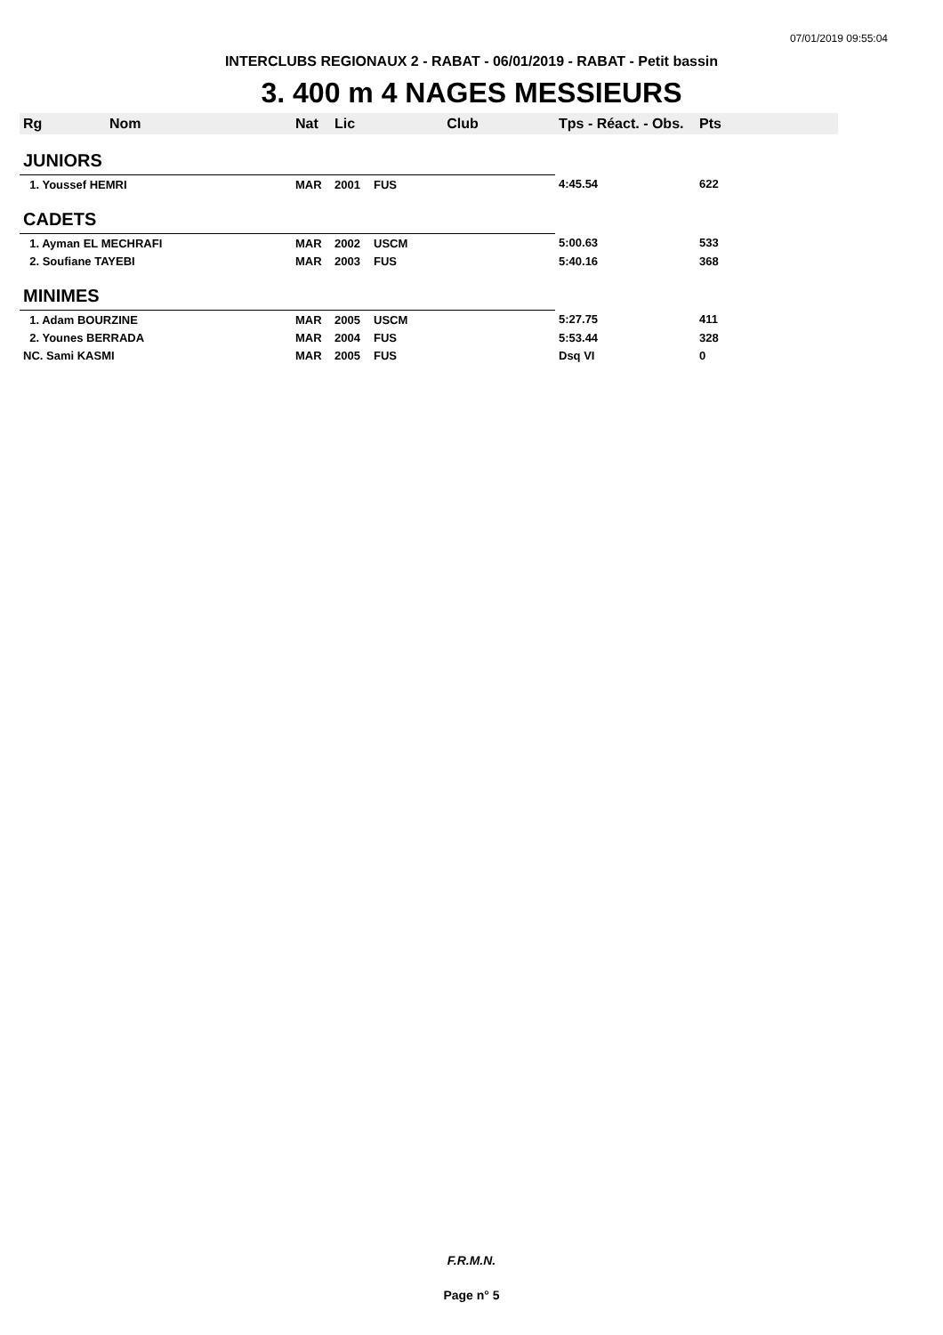07/01/2019 09:55:04
INTERCLUBS REGIONAUX 2 - RABAT - 06/01/2019 - RABAT - Petit bassin
3. 400 m 4 NAGES MESSIEURS
| Rg Nom | | Nat | Lic | Club | Tps - Réact. - Obs. | Pts |
| --- | --- | --- | --- | --- | --- | --- |
| JUNIORS | | | | | | |
| 1. Youssef HEMRI | | MAR | 2001 | FUS | 4:45.54 | 622 |
| CADETS | | | | | | |
| 1. Ayman EL MECHRAFI | | MAR | 2002 | USCM | 5:00.63 | 533 |
| 2. Soufiane TAYEBI | | MAR | 2003 | FUS | 5:40.16 | 368 |
| MINIMES | | | | | | |
| 1. Adam BOURZINE | | MAR | 2005 | USCM | 5:27.75 | 411 |
| 2. Younes BERRADA | | MAR | 2004 | FUS | 5:53.44 | 328 |
| NC. Sami KASMI | | MAR | 2005 | FUS | Dsq VI | 0 |
F.R.M.N.
Page n° 5